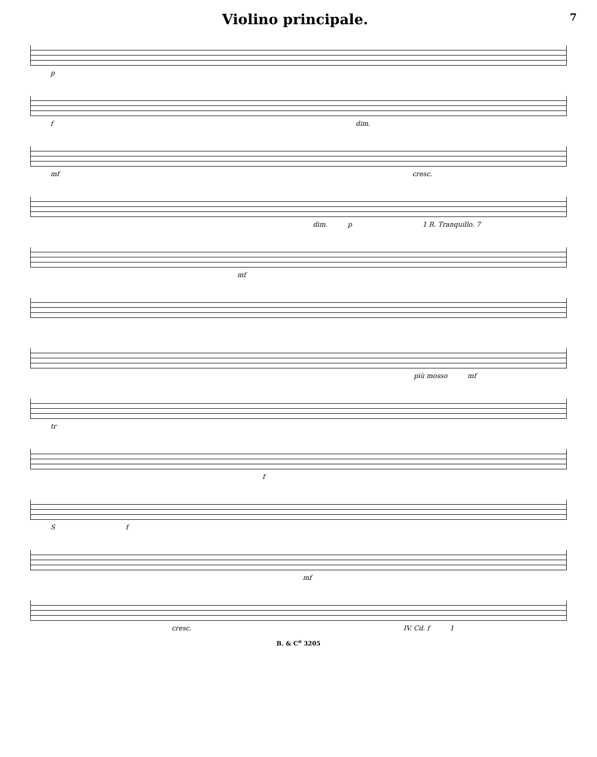Violino principale.
7
p
f dim.
mf cresc.
dim. p 1 R. Tranquillo. 7
mf
più mosso mf
tr
f
Sf
mf
cresc. IV. Cd. f 1
B. & C<sup>o</sup> 3205